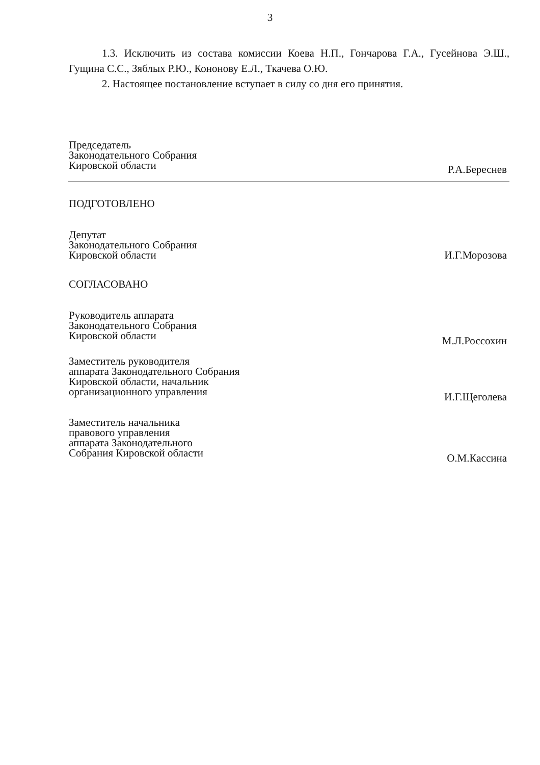3
1.3. Исключить из состава комиссии Коева Н.П., Гончарова Г.А., Гусейнова Э.Ш., Гущина С.С., Зяблых Р.Ю., Кононову Е.Л., Ткачева О.Ю.
2. Настоящее постановление вступает в силу со дня его принятия.
Председатель
Законодательного Собрания
Кировской области
Р.А.Береснев
ПОДГОТОВЛЕНО
Депутат
Законодательного Собрания
Кировской области
И.Г.Морозова
СОГЛАСОВАНО
Руководитель аппарата
Законодательного Собрания
Кировской области
М.Л.Россохин
Заместитель руководителя
аппарата Законодательного Собрания
Кировской области, начальник
организационного управления
И.Г.Щеголева
Заместитель начальника
правового управления
аппарата Законодательного
Собрания Кировской области
О.М.Кассина